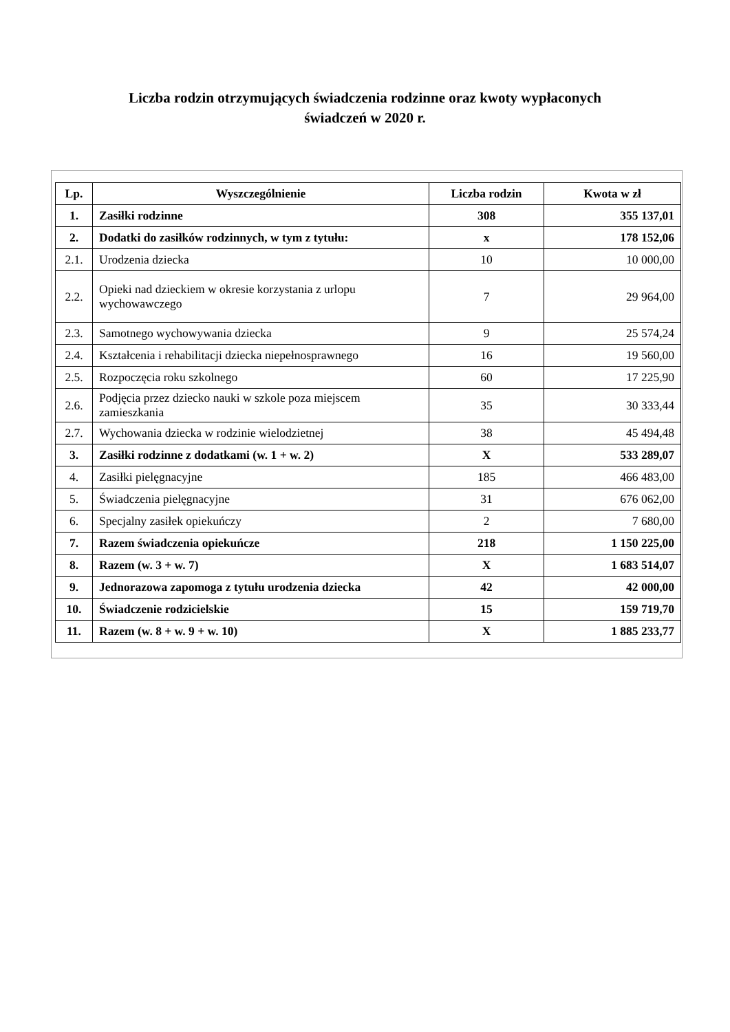Liczba rodzin otrzymujących świadczenia rodzinne oraz kwoty wypłaconych
świadczeń w 2020 r.
| Lp. | Wyszczególnienie | Liczba rodzin | Kwota w zł |
| --- | --- | --- | --- |
| 1. | Zasiłki rodzinne | 308 | 355 137,01 |
| 2. | Dodatki do zasiłków rodzinnych, w tym z tytułu: | x | 178 152,06 |
| 2.1. | Urodzenia dziecka | 10 | 10 000,00 |
| 2.2. | Opieki nad dzieckiem w okresie korzystania z urlopu wychowawczego | 7 | 29 964,00 |
| 2.3. | Samotnego wychowywania dziecka | 9 | 25 574,24 |
| 2.4. | Kształcenia i rehabilitacji dziecka niepełnosprawnego | 16 | 19 560,00 |
| 2.5. | Rozpoczęcia roku szkolnego | 60 | 17 225,90 |
| 2.6. | Podjęcia przez dziecko nauki w szkole poza miejscem zamieszkania | 35 | 30 333,44 |
| 2.7. | Wychowania dziecka w rodzinie wielodzietnej | 38 | 45 494,48 |
| 3. | Zasiłki rodzinne z dodatkami (w. 1 + w. 2) | X | 533 289,07 |
| 4. | Zasiłki pielęgnacyjne | 185 | 466 483,00 |
| 5. | Świadczenia pielęgnacyjne | 31 | 676 062,00 |
| 6. | Specjalny zasiłek opiekuńczy | 2 | 7 680,00 |
| 7. | Razem świadczenia opiekuńcze | 218 | 1 150 225,00 |
| 8. | Razem (w. 3 + w. 7) | X | 1 683 514,07 |
| 9. | Jednorazowa zapomoga z tytułu urodzenia dziecka | 42 | 42 000,00 |
| 10. | Świadczenie rodzicielskie | 15 | 159 719,70 |
| 11. | Razem (w. 8 + w. 9 + w. 10) | X | 1 885 233,77 |